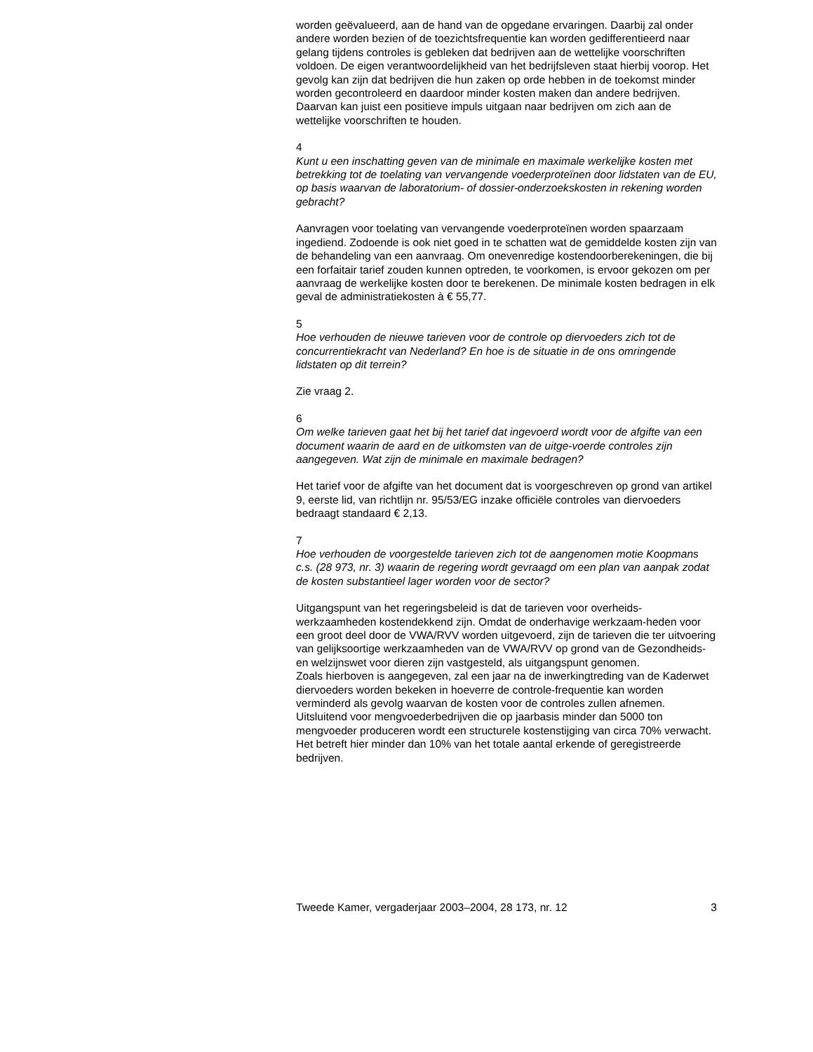worden geëvalueerd, aan de hand van de opgedane ervaringen. Daarbij zal onder andere worden bezien of de toezichtsfrequentie kan worden gedifferentieerd naar gelang tijdens controles is gebleken dat bedrijven aan de wettelijke voorschriften voldoen. De eigen verantwoordelijkheid van het bedrijfsleven staat hierbij voorop. Het gevolg kan zijn dat bedrijven die hun zaken op orde hebben in de toekomst minder worden gecontroleerd en daardoor minder kosten maken dan andere bedrijven. Daarvan kan juist een positieve impuls uitgaan naar bedrijven om zich aan de wettelijke voorschriften te houden.
4
Kunt u een inschatting geven van de minimale en maximale werkelijke kosten met betrekking tot de toelating van vervangende voederproteïnen door lidstaten van de EU, op basis waarvan de laboratorium- of dossier-onderzoekskosten in rekening worden gebracht?
Aanvragen voor toelating van vervangende voederproteïnen worden spaarzaam ingediend. Zodoende is ook niet goed in te schatten wat de gemiddelde kosten zijn van de behandeling van een aanvraag. Om onevenredige kostendoorberekeningen, die bij een forfaitair tarief zouden kunnen optreden, te voorkomen, is ervoor gekozen om per aanvraag de werkelijke kosten door te berekenen. De minimale kosten bedragen in elk geval de administratiekosten à € 55,77.
5
Hoe verhouden de nieuwe tarieven voor de controle op diervoeders zich tot de concurrentiekracht van Nederland? En hoe is de situatie in de ons omringende lidstaten op dit terrein?
Zie vraag 2.
6
Om welke tarieven gaat het bij het tarief dat ingevoerd wordt voor de afgifte van een document waarin de aard en de uitkomsten van de uitge-voerde controles zijn aangegeven. Wat zijn de minimale en maximale bedragen?
Het tarief voor de afgifte van het document dat is voorgeschreven op grond van artikel 9, eerste lid, van richtlijn nr. 95/53/EG inzake officiële controles van diervoeders bedraagt standaard € 2,13.
7
Hoe verhouden de voorgestelde tarieven zich tot de aangenomen motie Koopmans c.s. (28 973, nr. 3) waarin de regering wordt gevraagd om een plan van aanpak zodat de kosten substantieel lager worden voor de sector?
Uitgangspunt van het regeringsbeleid is dat de tarieven voor overheids-werkzaamheden kostendekkend zijn. Omdat de onderhavige werkzaam-heden voor een groot deel door de VWA/RVV worden uitgevoerd, zijn de tarieven die ter uitvoering van gelijksoortige werkzaamheden van de VWA/RVV op grond van de Gezondheids- en welzijnswet voor dieren zijn vastgesteld, als uitgangspunt genomen.
Zoals hierboven is aangegeven, zal een jaar na de inwerkingtreding van de Kaderwet diervoeders worden bekeken in hoeverre de controle-frequentie kan worden verminderd als gevolg waarvan de kosten voor de controles zullen afnemen. Uitsluitend voor mengvoederbedrijven die op jaarbasis minder dan 5000 ton mengvoeder produceren wordt een structurele kostenstijging van circa 70% verwacht. Het betreft hier minder dan 10% van het totale aantal erkende of geregistreerde bedrijven.
Tweede Kamer, vergaderjaar 2003–2004, 28 173, nr. 12 3